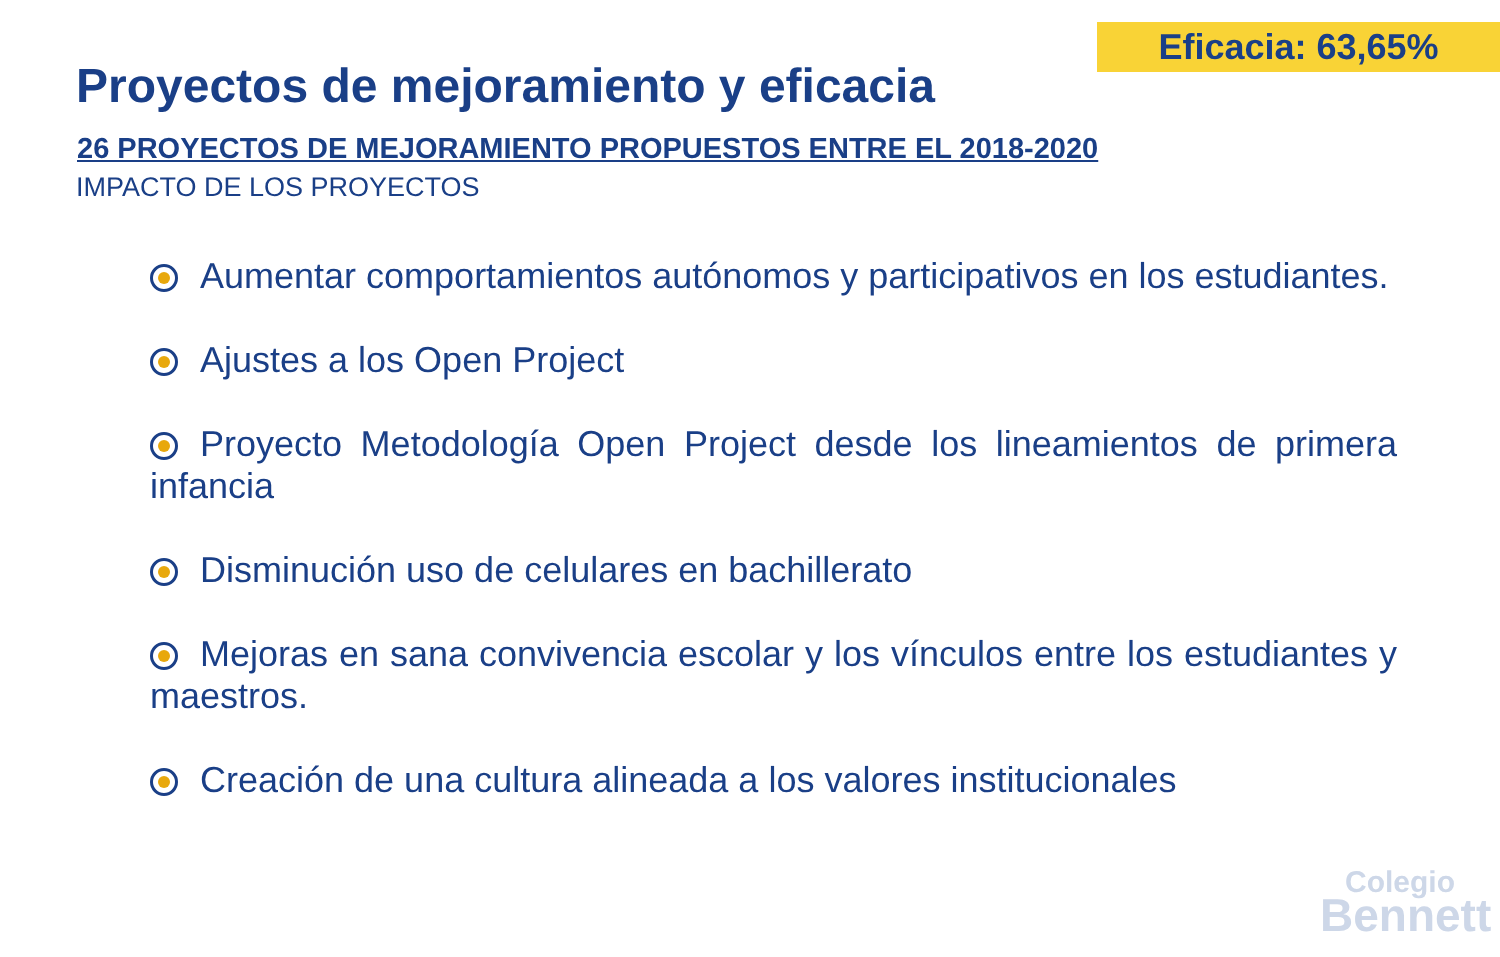Eficacia: 63,65%
Proyectos de mejoramiento y eficacia
26 PROYECTOS DE MEJORAMIENTO PROPUESTOS ENTRE EL 2018-2020
IMPACTO DE LOS PROYECTOS
Aumentar comportamientos autónomos y participativos en los estudiantes.
Ajustes a los Open Project
Proyecto Metodología Open Project desde los lineamientos de primera infancia
Disminución uso de celulares en bachillerato
Mejoras en sana convivencia escolar y los vínculos entre los estudiantes y maestros.
Creación de una cultura alineada a los valores institucionales
Colegio
Bennett